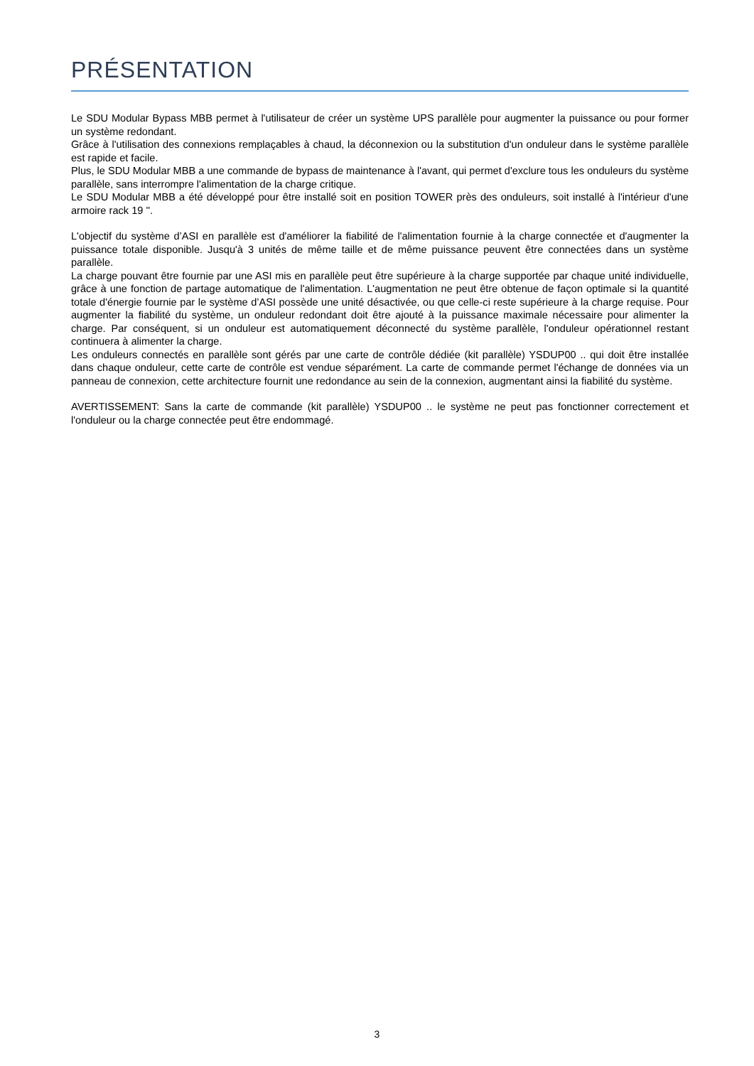PRÉSENTATION
Le SDU Modular Bypass MBB permet à l'utilisateur de créer un système UPS parallèle pour augmenter la puissance ou pour former un système redondant.
Grâce à l'utilisation des connexions remplaçables à chaud, la déconnexion ou la substitution d'un onduleur dans le système parallèle est rapide et facile.
Plus, le SDU Modular MBB a une commande de bypass de maintenance à l'avant, qui permet d'exclure tous les onduleurs du système parallèle, sans interrompre l'alimentation de la charge critique.
Le SDU Modular MBB a été développé pour être installé soit en position TOWER près des onduleurs, soit installé à l'intérieur d'une armoire rack 19 ''.
L'objectif du système d’ASI en parallèle est d'améliorer la fiabilité de l'alimentation fournie à la charge connectée et d'augmenter la puissance totale disponible. Jusqu'à 3 unités de même taille et de même puissance peuvent être connectées dans un système parallèle.
La charge pouvant être fournie par une ASI mis en parallèle peut être supérieure à la charge supportée par chaque unité individuelle, grâce à une fonction de partage automatique de l'alimentation. L'augmentation ne peut être obtenue de façon optimale si la quantité totale d'énergie fournie par le système d’ASI possède une unité désactivée, ou que celle-ci reste supérieure à la charge requise. Pour augmenter la fiabilité du système, un onduleur redondant doit être ajouté à la puissance maximale nécessaire pour alimenter la charge. Par conséquent, si un onduleur est automatiquement déconnecté du système parallèle, l'onduleur opérationnel restant continuera à alimenter la charge.
Les onduleurs connectés en parallèle sont gérés par une carte de contrôle dédiée (kit parallèle) YSDUP00 .. qui doit être installée dans chaque onduleur, cette carte de contrôle est vendue séparément. La carte de commande permet l'échange de données via un panneau de connexion, cette architecture fournit une redondance au sein de la connexion, augmentant ainsi la fiabilité du système.
AVERTISSEMENT: Sans la carte de commande (kit parallèle) YSDUP00 .. le système ne peut pas fonctionner correctement et l'onduleur ou la charge connectée peut être endommagé.
3